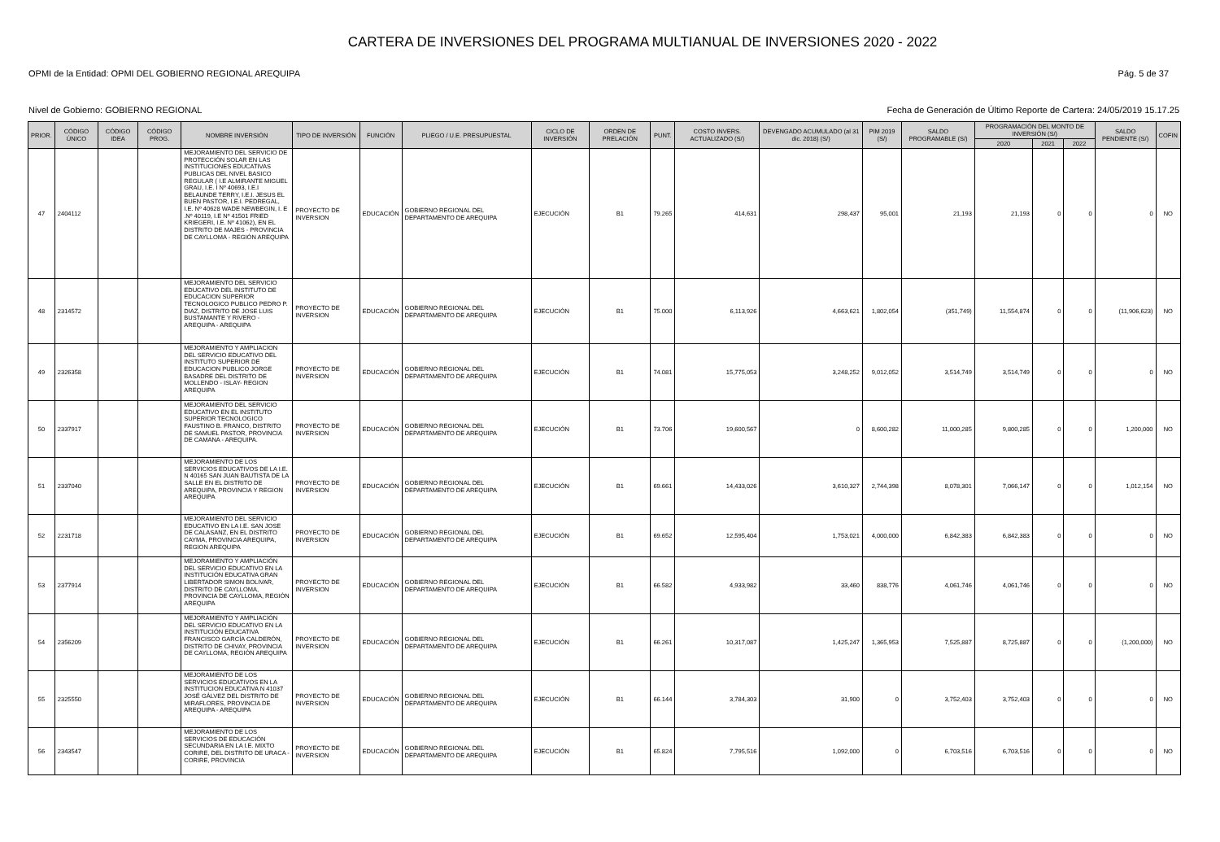CARTERA DE INVERSIONES DEL PROGRAMA MULTIANUAL DE INVERSIONES 2020 - 2022
OPMI de la Entidad: OPMI DEL GOBIERNO REGIONAL AREQUIPA Pág. 5 de 37
Nivel de Gobierno: GOBIERNO REGIONAL Fecha de Generación de Último Reporte de Cartera: 24/05/2019 15.17.25
| PRIOR. | CÓDIGO ÚNICO | CÓDIGO IDEA | CÓDIGO PROG. | NOMBRE INVERSIÓN | TIPO DE INVERSIÓN | FUNCIÓN | PLIEGO / U.E. PRESUPUESTAL | CICLO DE INVERSIÓN | ORDEN DE PRELACIÓN | PUNT. | COSTO INVERS. ACTUALIZADO (S/) | DEVENGADO ACUMULADO (al 31 dic. 2018) (S/) | PIM 2019 (S/) | SALDO PROGRAMABLE (S/) | PROGRAMACIÓN DEL MONTO DE INVERSIÓN (S/) | | | SALDO PENDIENTE (S/) | COFIN |
| --- | --- | --- | --- | --- | --- | --- | --- | --- | --- | --- | --- | --- | --- | --- | --- | --- | --- | --- | --- |
| | | | | | | | | | | | | | | | 2020 | 2021 | 2022 | | |
| 47 | 2404112 | | | MEJORAMIENTO DEL SERVICIO DE PROTECCIÓN SOLAR EN LAS INSTITUCIONES EDUCATIVAS PUBLICAS DEL NIVEL BASICO REGULAR ( I.E ALMIRANTE MIGUEL GRAU, I.E. I Nº 40693, I.E.I BELAUNDE TERRY, I.E.I. JESUS EL BUEN PASTOR, I.E.I. PEDREGAL, I.E. Nº 40628 WADE NEWBEGIN, I. E .Nº 40119, I.E Nº 41501 FRIED KRIEGERI, I.E. Nº 41062), EN EL DISTRITO DE MAJES - PROVINCIA DE CAYLLOMA - REGIÓN AREQUIPA | PROYECTO DE INVERSION | EDUCACIÓN | GOBIERNO REGIONAL DEL DEPARTAMENTO DE AREQUIPA | EJECUCIÓN | B1 | 79.265 | 414,631 | 298,437 | 95,001 | 21,193 | 21,193 | 0 | 0 | 0 | NO |
| 48 | 2314572 | | | MEJORAMIENTO DEL SERVICIO EDUCATIVO DEL INSTITUTO DE EDUCACION SUPERIOR TECNOLOGICO PUBLICO PEDRO P. DIAZ, DISTRITO DE JOSE LUIS BUSTAMANTE Y RIVERO - AREQUIPA - AREQUIPA | PROYECTO DE INVERSION | EDUCACIÓN | GOBIERNO REGIONAL DEL DEPARTAMENTO DE AREQUIPA | EJECUCIÓN | B1 | 75.000 | 6,113,926 | 4,663,621 | 1,802,054 | (351,749) | 11,554,874 | 0 | 0 | (11,906,623) | NO |
| 49 | 2326358 | | | MEJORAMIENTO Y AMPLIACION DEL SERVICIO EDUCATIVO DEL INSTITUTO SUPERIOR DE EDUCACION PUBLICO JORGE BASADRE DEL DISTRITO DE MOLLENDO - ISLAY- REGION AREQUIPA | PROYECTO DE INVERSION | EDUCACIÓN | GOBIERNO REGIONAL DEL DEPARTAMENTO DE AREQUIPA | EJECUCIÓN | B1 | 74.081 | 15,775,053 | 3,248,252 | 9,012,052 | 3,514,749 | 3,514,749 | 0 | 0 | 0 | NO |
| 50 | 2337917 | | | MEJORAMIENTO DEL SERVICIO EDUCATIVO EN EL INSTITUTO SUPERIOR TECNOLOGICO FAUSTINO B. FRANCO, DISTRITO DE SAMUEL PASTOR, PROVINCIA DE CAMANA - AREQUIPA. | PROYECTO DE INVERSION | EDUCACIÓN | GOBIERNO REGIONAL DEL DEPARTAMENTO DE AREQUIPA | EJECUCIÓN | B1 | 73.706 | 19,600,567 | 0 | 8,600,282 | 11,000,285 | 9,800,285 | 0 | 0 | 1,200,000 | NO |
| 51 | 2337040 | | | MEJORAMIENTO DE LOS SERVICIOS EDUCATIVOS DE LA I.E. N 40165 SAN JUAN BAUTISTA DE LA SALLE EN EL DISTRITO DE AREQUIPA, PROVINCIA Y REGION AREQUIPA | PROYECTO DE INVERSION | EDUCACIÓN | GOBIERNO REGIONAL DEL DEPARTAMENTO DE AREQUIPA | EJECUCIÓN | B1 | 69.661 | 14,433,026 | 3,610,327 | 2,744,398 | 8,078,301 | 7,066,147 | 0 | 0 | 1,012,154 | NO |
| 52 | 2231718 | | | MEJORAMIENTO DEL SERVICIO EDUCATIVO EN LA I.E. SAN JOSE DE CALASANZ, EN EL DISTRITO CAYMA, PROVINCIA AREQUIPA, REGION AREQUIPA | PROYECTO DE INVERSION | EDUCACIÓN | GOBIERNO REGIONAL DEL DEPARTAMENTO DE AREQUIPA | EJECUCIÓN | B1 | 69.652 | 12,595,404 | 1,753,021 | 4,000,000 | 6,842,383 | 6,842,383 | 0 | 0 | 0 | NO |
| 53 | 2377914 | | | MEJORAMIENTO Y AMPLIACIÓN DEL SERVICIO EDUCATIVO EN LA INSTITUCIÓN EDUCATIVA GRAN LIBERTADOR SIMON BOLIVAR, DISTRITO DE CAYLLOMA, PROVINCIA DE CAYLLOMA, REGIÓN AREQUIPA | PROYECTO DE INVERSION | EDUCACIÓN | GOBIERNO REGIONAL DEL DEPARTAMENTO DE AREQUIPA | EJECUCIÓN | B1 | 66.582 | 4,933,982 | 33,460 | 838,776 | 4,061,746 | 4,061,746 | 0 | 0 | 0 | NO |
| 54 | 2356209 | | | MEJORAMIENTO Y AMPLIACIÓN DEL SERVICIO EDUCATIVO EN LA INSTITUCIÓN EDUCATIVA FRANCISCO GARCÍA CALDERÓN, DISTRITO DE CHIVAY, PROVINCIA DE CAYLLOMA, REGIÓN AREQUIPA | PROYECTO DE INVERSION | EDUCACIÓN | GOBIERNO REGIONAL DEL DEPARTAMENTO DE AREQUIPA | EJECUCIÓN | B1 | 66.261 | 10,317,087 | 1,425,247 | 1,365,953 | 7,525,887 | 8,725,887 | 0 | 0 | (1,200,000) | NO |
| 55 | 2325550 | | | MEJORAMIENTO DE LOS SERVICIOS EDUCATIVOS EN LA INSTITUCION EDUCATIVA N 41037 JOSÉ GÁLVEZ DEL DISTRITO DE MIRAFLORES, PROVINCIA DE AREQUIPA - AREQUIPA | PROYECTO DE INVERSION | EDUCACIÓN | GOBIERNO REGIONAL DEL DEPARTAMENTO DE AREQUIPA | EJECUCIÓN | B1 | 66.144 | 3,784,303 | 31,900 | 0 | 3,752,403 | 3,752,403 | 0 | 0 | 0 | NO |
| 56 | 2343547 | | | MEJORAMIENTO DE LOS SERVICIOS DE EDUCACIÓN SECUNDARIA EN LA I.E. MIXTO CORIRE, DEL DISTRITO DE URACA - CORIRE, PROVINCIA | PROYECTO DE INVERSION | EDUCACIÓN | GOBIERNO REGIONAL DEL DEPARTAMENTO DE AREQUIPA | EJECUCIÓN | B1 | 65.824 | 7,795,516 | 1,092,000 | 0 | 6,703,516 | 6,703,516 | 0 | 0 | 0 | NO |